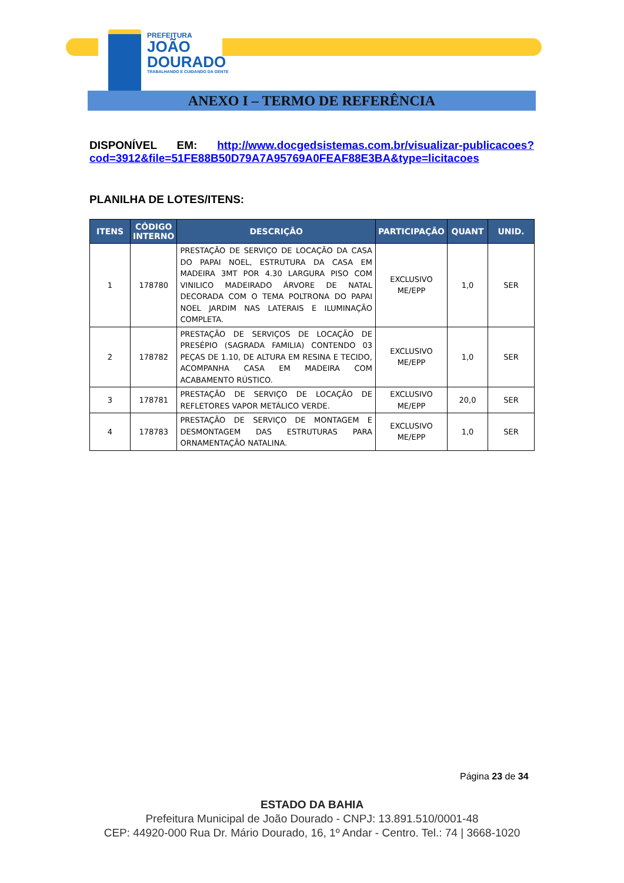PREFEITURA
JOÃO
DOURADO
TRABALHANDO E CUIDANDO DA GENTE
ANEXO I – TERMO DE REFERÊNCIA
DISPONÍVEL EM: http://www.docgedsistemas.com.br/visualizar-publicacoes?cod=3912&file=51FE88B50D79A7A95769A0FEAF88E3BA&type=licitacoes
PLANILHA DE LOTES/ITENS:
| ITENS | CÓDIGO INTERNO | DESCRIÇÃO | PARTICIPAÇÃO | QUANT | UNID. |
| --- | --- | --- | --- | --- | --- |
| 1 | 178780 | PRESTAÇÃO DE SERVIÇO DE LOCAÇÃO DA CASA DO PAPAI NOEL, ESTRUTURA DA CASA EM MADEIRA 3MT POR 4.30 LARGURA PISO COM VINILICO MADEIRADO ÁRVORE DE NATAL DECORADA COM O TEMA POLTRONA DO PAPAI NOEL JARDIM NAS LATERAIS E ILUMINAÇÃO COMPLETA. | EXCLUSIVO ME/EPP | 1,0 | SER |
| 2 | 178782 | PRESTAÇÃO DE SERVIÇOS DE LOCAÇÃO DE PRESÉPIO (SAGRADA FAMILIA) CONTENDO 03 PEÇAS DE 1.10, DE ALTURA EM RESINA E TECIDO, ACOMPANHA CASA EM MADEIRA COM ACABAMENTO RÚSTICO. | EXCLUSIVO ME/EPP | 1,0 | SER |
| 3 | 178781 | PRESTAÇÃO DE SERVIÇO DE LOCAÇÃO DE REFLETORES VAPOR METÁLICO VERDE. | EXCLUSIVO ME/EPP | 20,0 | SER |
| 4 | 178783 | PRESTAÇÃO DE SERVIÇO DE MONTAGEM E DESMONTAGEM DAS ESTRUTURAS PARA ORNAMENTAÇÃO NATALINA. | EXCLUSIVO ME/EPP | 1,0 | SER |
Página 23 de 34
ESTADO DA BAHIA
Prefeitura Municipal de João Dourado - CNPJ: 13.891.510/0001-48
CEP: 44920-000 Rua Dr. Mário Dourado, 16, 1º Andar - Centro. Tel.: 74 | 3668-1020